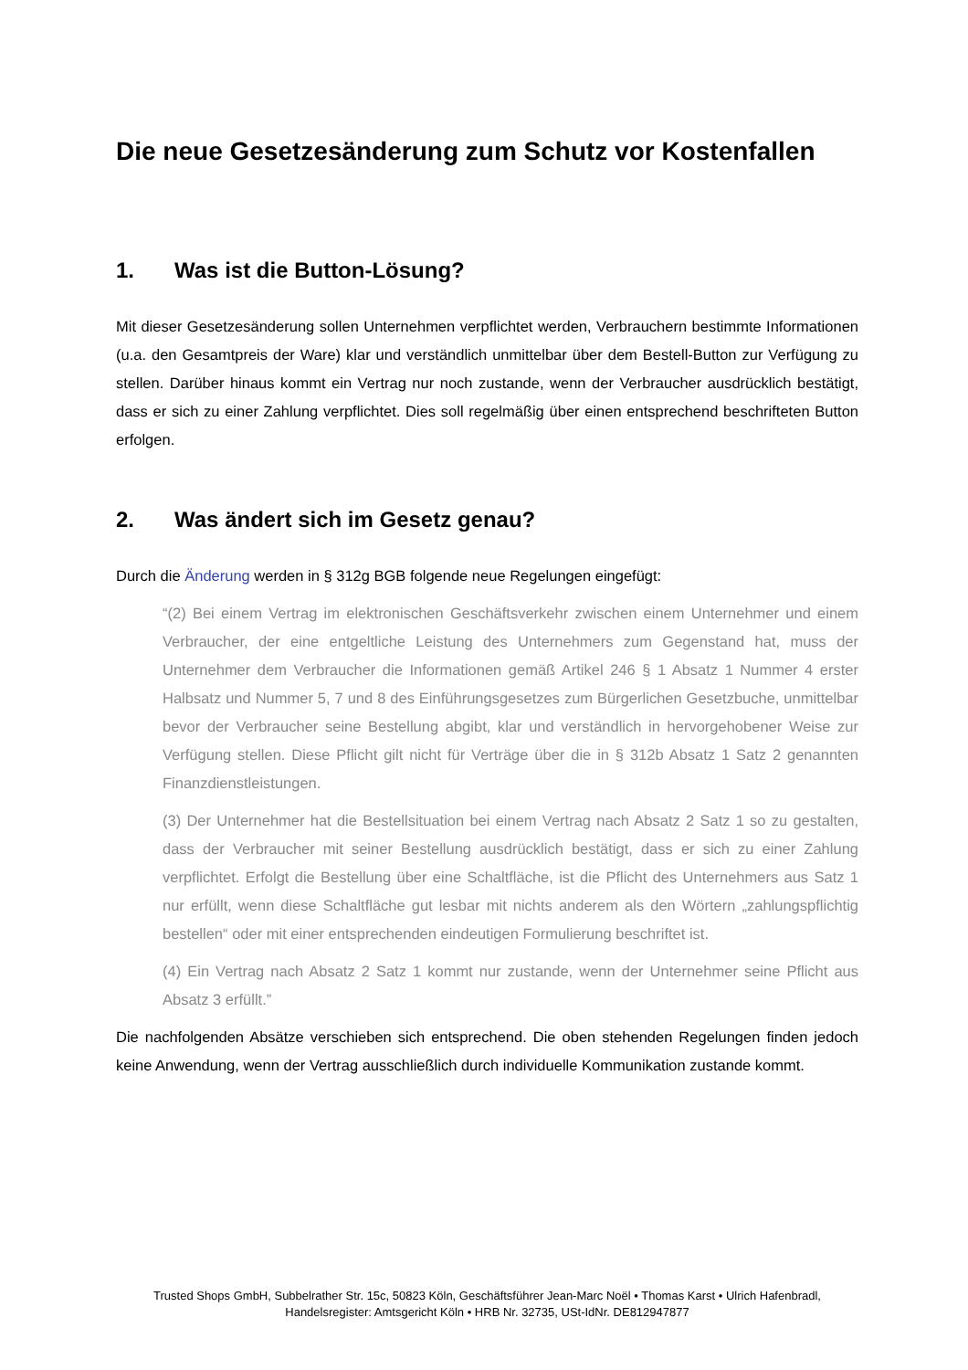Die neue Gesetzesänderung zum Schutz vor Kostenfallen
1. Was ist die Button-Lösung?
Mit dieser Gesetzesänderung sollen Unternehmen verpflichtet werden, Verbrauchern bestimmte Informationen (u.a. den Gesamtpreis der Ware) klar und verständlich unmittelbar über dem Bestell-Button zur Verfügung zu stellen. Darüber hinaus kommt ein Vertrag nur noch zustande, wenn der Verbraucher ausdrücklich bestätigt, dass er sich zu einer Zahlung verpflichtet. Dies soll regelmäßig über einen entsprechend beschrifteten Button erfolgen.
2. Was ändert sich im Gesetz genau?
Durch die Änderung werden in § 312g BGB folgende neue Regelungen eingefügt:
“(2) Bei einem Vertrag im elektronischen Geschäftsverkehr zwischen einem Unternehmer und einem Verbraucher, der eine entgeltliche Leistung des Unternehmers zum Gegenstand hat, muss der Unternehmer dem Verbraucher die Informationen gemäß Artikel 246 § 1 Absatz 1 Nummer 4 erster Halbsatz und Nummer 5, 7 und 8 des Einführungsgesetzes zum Bürgerlichen Gesetzbuche, unmittelbar bevor der Verbraucher seine Bestellung abgibt, klar und verständlich in hervorgehobener Weise zur Verfügung stellen. Diese Pflicht gilt nicht für Verträge über die in § 312b Absatz 1 Satz 2 genannten Finanzdienstleistungen.
(3) Der Unternehmer hat die Bestellsituation bei einem Vertrag nach Absatz 2 Satz 1 so zu gestalten, dass der Verbraucher mit seiner Bestellung ausdrücklich bestätigt, dass er sich zu einer Zahlung verpflichtet. Erfolgt die Bestellung über eine Schaltfläche, ist die Pflicht des Unternehmers aus Satz 1 nur erfüllt, wenn diese Schaltfläche gut lesbar mit nichts anderem als den Wörtern „zahlungspflichtig bestellen“ oder mit einer entsprechenden eindeutigen Formulierung beschriftet ist.
(4) Ein Vertrag nach Absatz 2 Satz 1 kommt nur zustande, wenn der Unternehmer seine Pflicht aus Absatz 3 erfüllt.”
Die nachfolgenden Absätze verschieben sich entsprechend. Die oben stehenden Regelungen finden jedoch keine Anwendung, wenn der Vertrag ausschließlich durch individuelle Kommunikation zustande kommt.
Trusted Shops GmbH, Subbelrather Str. 15c, 50823 Köln, Geschäftsführer Jean-Marc Noël • Thomas Karst • Ulrich Hafenbradl,
Handelsregister: Amtsgericht Köln • HRB Nr. 32735, USt-IdNr. DE812947877